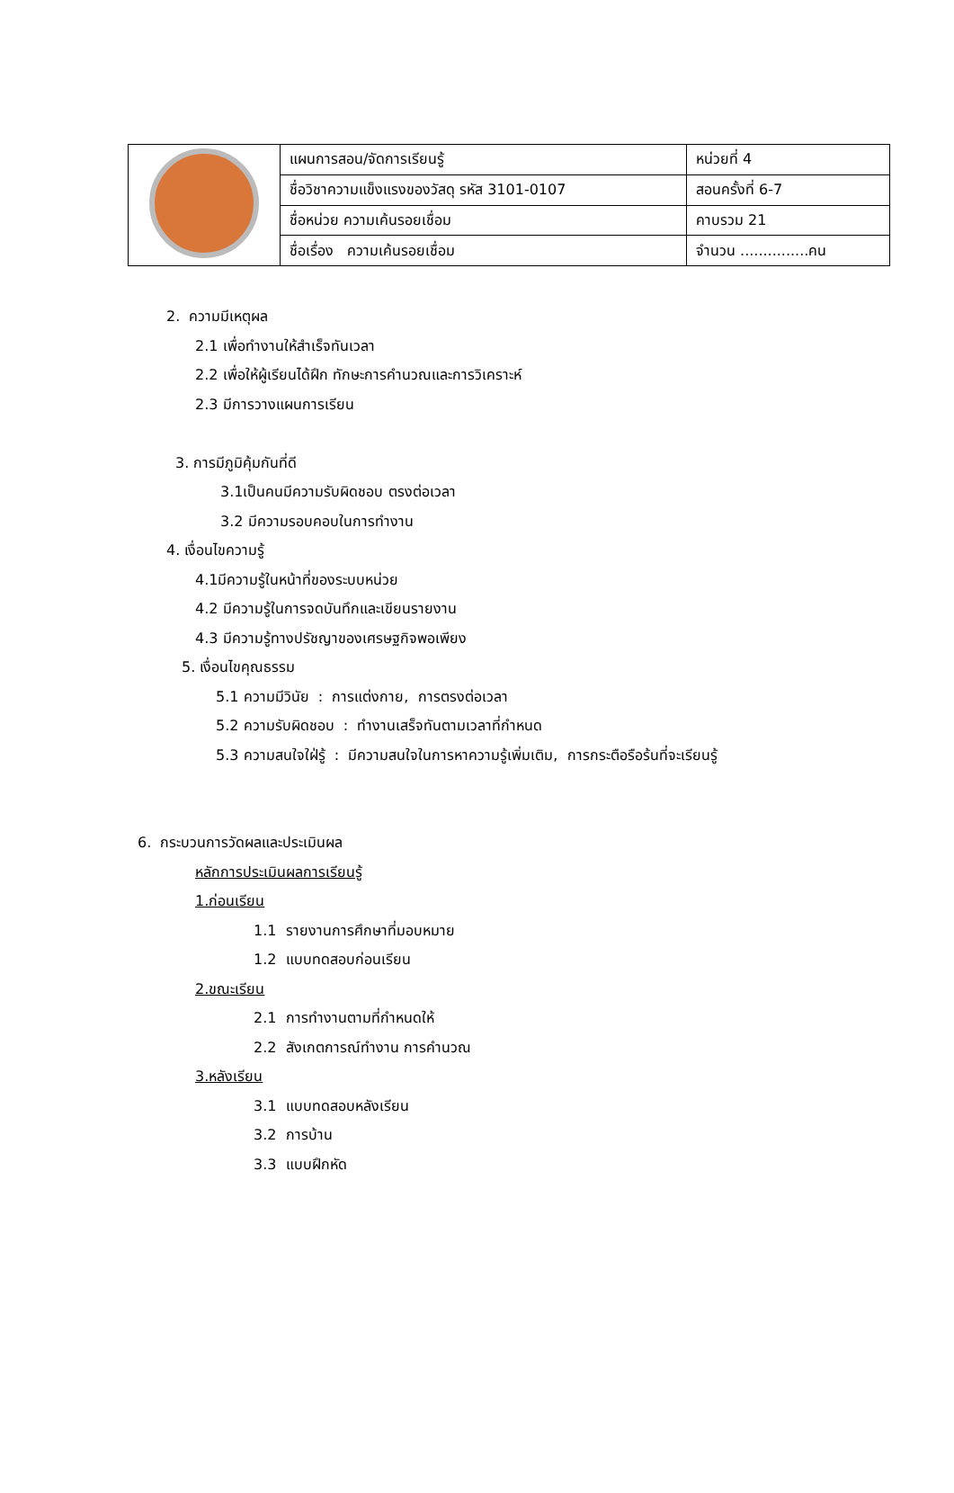| | แผนการสอน/จัดการเรียนรู้ | หน่วยที่ 4 |
| | ชื่อวิชาความแข็งแรงของวัสดุ รหัส 3101-0107 | สอนครั้งที่ 6-7 |
| | ชื่อหน่วย ความเค้นรอยเชื่อม | คาบรวม 21 |
| | ชื่อเรื่อง ความเค้นรอยเชื่อม | จำนวน ...............คน |
2. ความมีเหตุผล
2.1 เพื่อทำงานให้สำเร็จทันเวลา
2.2 เพื่อให้ผู้เรียนได้ฝึก ทักษะการคำนวณและการวิเคราะห์
2.3 มีการวางแผนการเรียน
3. การมีภูมิคุ้มกันที่ดี
3.1เป็นคนมีความรับผิดชอบ ตรงต่อเวลา
3.2 มีความรอบคอบในการทำงาน
4. เงื่อนไขความรู้
4.1มีความรู้ในหน้าที่ของระบบหน่วย
4.2 มีความรู้ในการจดบันทึกและเขียนรายงาน
4.3 มีความรู้ทางปรัชญาของเศรษฐกิจพอเพียง
5. เงื่อนไขคุณธรรม
5.1 ความมีวินัย : การแต่งกาย, การตรงต่อเวลา
5.2 ความรับผิดชอบ : ทำงานเสร็จทันตามเวลาที่กำหนด
5.3 ความสนใจใฝ่รู้ : มีความสนใจในการหาความรู้เพิ่มเติม, การกระตือรือร้นที่จะเรียนรู้
6. กระบวนการวัดผลและประเมินผล
หลักการประเมินผลการเรียนรู้
1.ก่อนเรียน
1.1 รายงานการศึกษาที่มอบหมาย
1.2 แบบทดสอบก่อนเรียน
2.ขณะเรียน
2.1 การทำงานตามที่กำหนดให้
2.2 สังเกตการณ์ทำงาน การคำนวณ
3.หลังเรียน
3.1 แบบทดสอบหลังเรียน
3.2 การบ้าน
3.3 แบบฝึกหัด